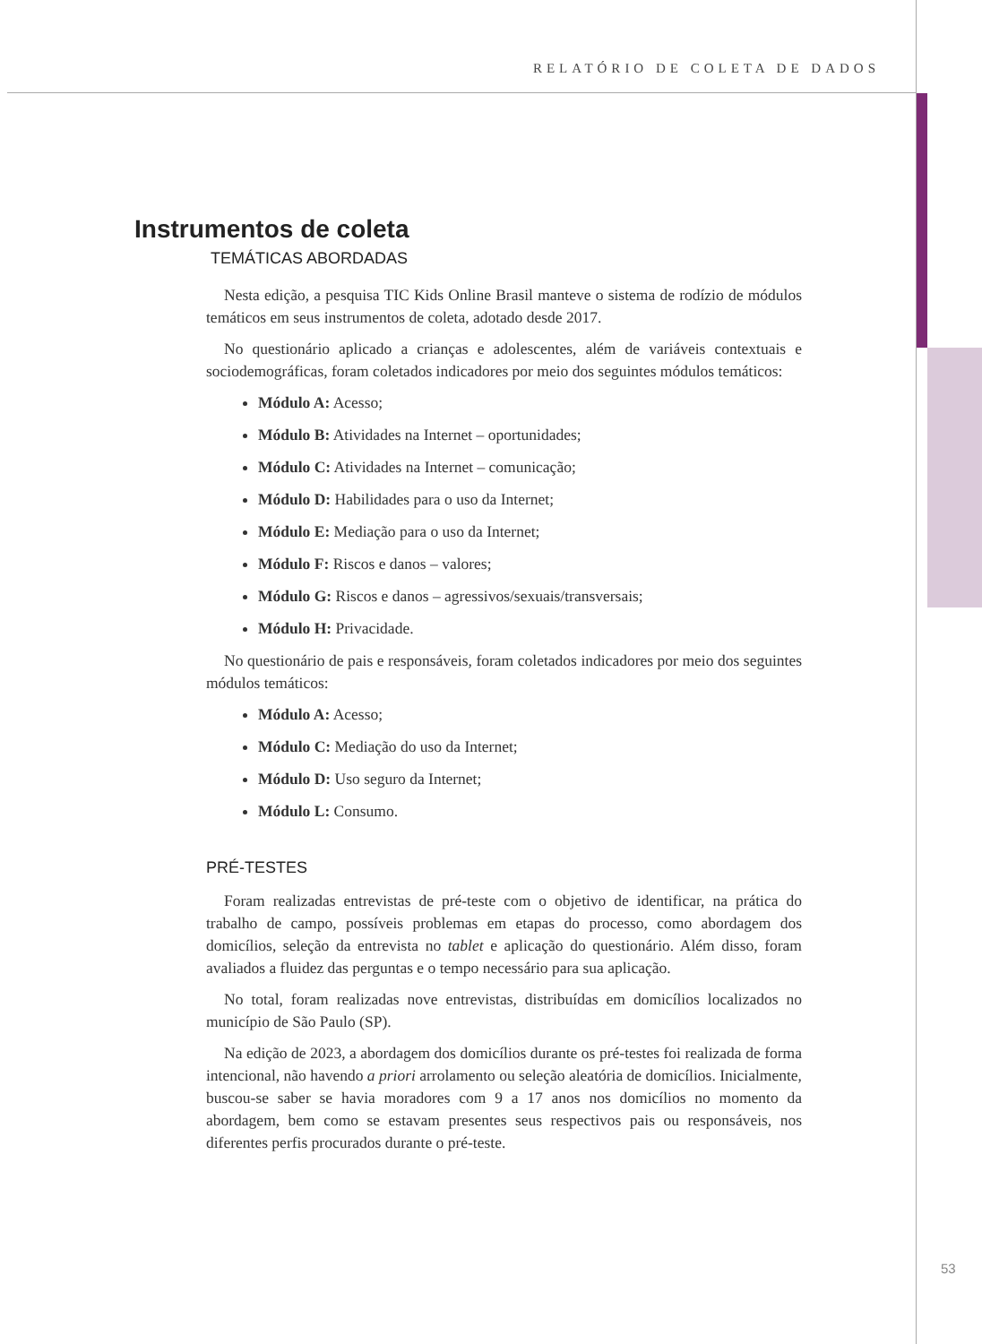RELATÓRIO DE COLETA DE DADOS
Instrumentos de coleta
TEMÁTICAS ABORDADAS
Nesta edição, a pesquisa TIC Kids Online Brasil manteve o sistema de rodízio de módulos temáticos em seus instrumentos de coleta, adotado desde 2017.
No questionário aplicado a crianças e adolescentes, além de variáveis contextuais e sociodemográficas, foram coletados indicadores por meio dos seguintes módulos temáticos:
Módulo A: Acesso;
Módulo B: Atividades na Internet – oportunidades;
Módulo C: Atividades na Internet – comunicação;
Módulo D: Habilidades para o uso da Internet;
Módulo E: Mediação para o uso da Internet;
Módulo F: Riscos e danos – valores;
Módulo G: Riscos e danos – agressivos/sexuais/transversais;
Módulo H: Privacidade.
No questionário de pais e responsáveis, foram coletados indicadores por meio dos seguintes módulos temáticos:
Módulo A: Acesso;
Módulo C: Mediação do uso da Internet;
Módulo D: Uso seguro da Internet;
Módulo L: Consumo.
PRÉ-TESTES
Foram realizadas entrevistas de pré-teste com o objetivo de identificar, na prática do trabalho de campo, possíveis problemas em etapas do processo, como abordagem dos domicílios, seleção da entrevista no tablet e aplicação do questionário. Além disso, foram avaliados a fluidez das perguntas e o tempo necessário para sua aplicação.
No total, foram realizadas nove entrevistas, distribuídas em domicílios localizados no município de São Paulo (SP).
Na edição de 2023, a abordagem dos domicílios durante os pré-testes foi realizada de forma intencional, não havendo a priori arrolamento ou seleção aleatória de domicílios. Inicialmente, buscou-se saber se havia moradores com 9 a 17 anos nos domicílios no momento da abordagem, bem como se estavam presentes seus respectivos pais ou responsáveis, nos diferentes perfis procurados durante o pré-teste.
53